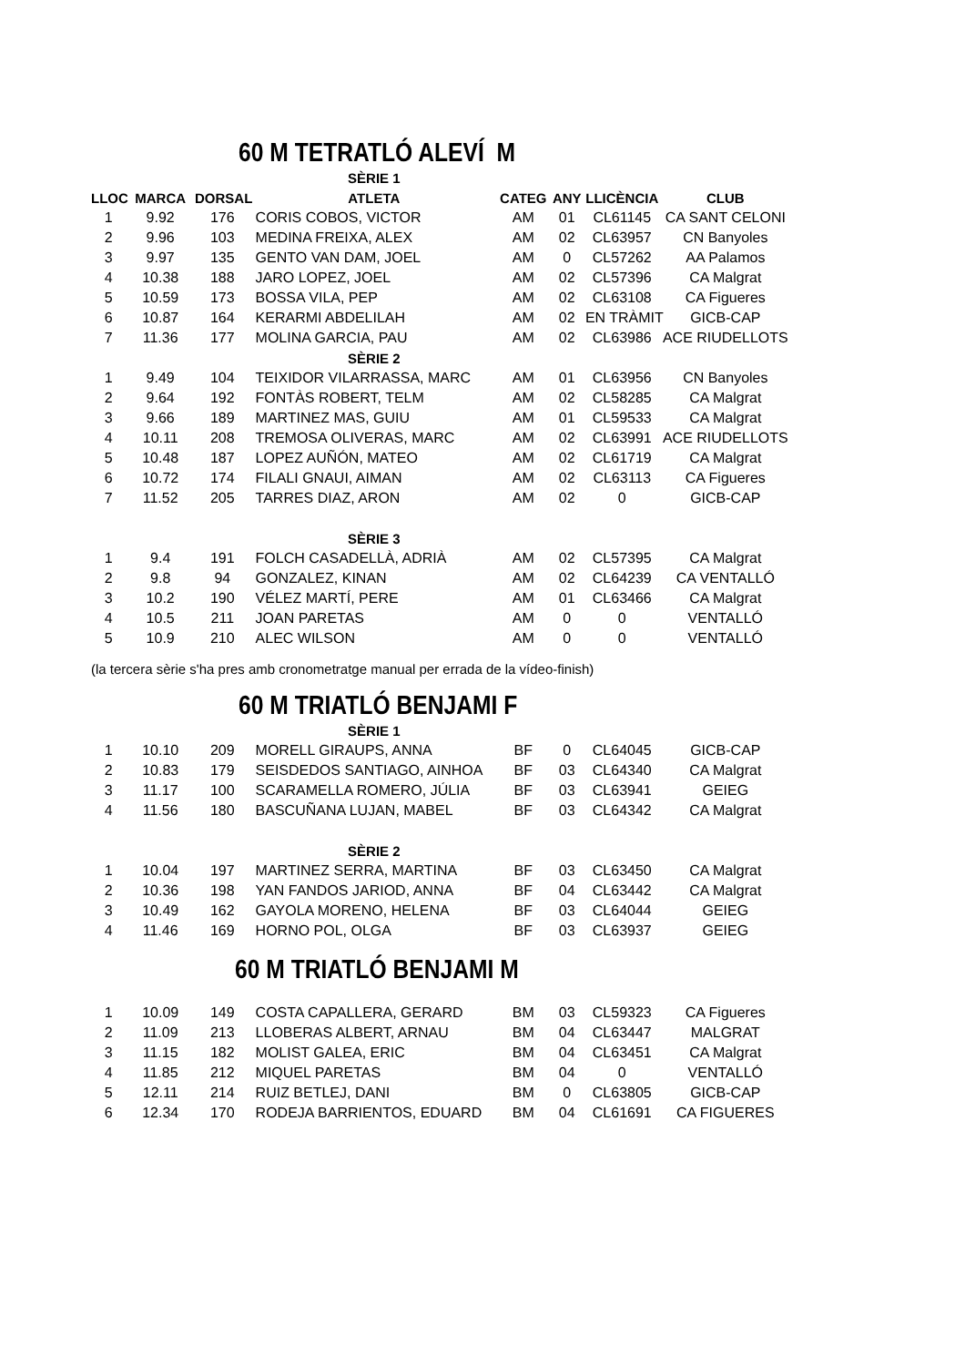60 M TETRATLÓ ALEVÍ M
| | | | SÈRIE 1 | | | | |
| --- | --- | --- | --- | --- | --- | --- | --- |
| LLOC | MARCA | DORSAL | ATLETA | CATEG | ANY | LLICÈNCIA | CLUB |
| 1 | 9.92 | 176 | CORIS COBOS, VICTOR | AM | 01 | CL61145 | CA SANT CELONI |
| 2 | 9.96 | 103 | MEDINA FREIXA, ALEX | AM | 02 | CL63957 | CN Banyoles |
| 3 | 9.97 | 135 | GENTO VAN DAM, JOEL | AM | 0 | CL57262 | AA Palamos |
| 4 | 10.38 | 188 | JARO LOPEZ, JOEL | AM | 02 | CL57396 | CA Malgrat |
| 5 | 10.59 | 173 | BOSSA VILA, PEP | AM | 02 | CL63108 | CA Figueres |
| 6 | 10.87 | 164 | KERARMI ABDELILAH | AM | 02 | EN TRÀMIT | GICB-CAP |
| 7 | 11.36 | 177 | MOLINA GARCIA, PAU | AM | 02 | CL63986 | ACE RIUDELLOTS |
| | | | SÈRIE 2 | | | | |
| 1 | 9.49 | 104 | TEIXIDOR VILARRASSA, MARC | AM | 01 | CL63956 | CN Banyoles |
| 2 | 9.64 | 192 | FONTÀS ROBERT, TELM | AM | 02 | CL58285 | CA Malgrat |
| 3 | 9.66 | 189 | MARTINEZ MAS, GUIU | AM | 01 | CL59533 | CA Malgrat |
| 4 | 10.11 | 208 | TREMOSA OLIVERAS, MARC | AM | 02 | CL63991 | ACE RIUDELLOTS |
| 5 | 10.48 | 187 | LOPEZ AUÑÓN, MATEO | AM | 02 | CL61719 | CA Malgrat |
| 6 | 10.72 | 174 | FILALI GNAUI, AIMAN | AM | 02 | CL63113 | CA Figueres |
| 7 | 11.52 | 205 | TARRES DIAZ, ARON | AM | 02 | 0 | GICB-CAP |
| | | | SÈRIE 3 | | | | |
| 1 | 9.4 | 191 | FOLCH CASADELLÀ, ADRIÀ | AM | 02 | CL57395 | CA Malgrat |
| 2 | 9.8 | 94 | GONZALEZ, KINAN | AM | 02 | CL64239 | CA VENTALLÓ |
| 3 | 10.2 | 190 | VÉLEZ MARTÍ, PERE | AM | 01 | CL63466 | CA Malgrat |
| 4 | 10.5 | 211 | JOAN PARETAS | AM | 0 | 0 | VENTALLÓ |
| 5 | 10.9 | 210 | ALEC WILSON | AM | 0 | 0 | VENTALLÓ |
(la tercera sèrie s'ha pres amb cronometratge manual per errada de la vídeo-finish)
60 M TRIATLÓ BENJAMI F
| | | | SÈRIE 1 | | | | |
| --- | --- | --- | --- | --- | --- | --- | --- |
| 1 | 10.10 | 209 | MORELL GIRAUPS, ANNA | BF | 0 | CL64045 | GICB-CAP |
| 2 | 10.83 | 179 | SEISDEDOS SANTIAGO, AINHOA | BF | 03 | CL64340 | CA Malgrat |
| 3 | 11.17 | 100 | SCARAMELLA ROMERO, JÚLIA | BF | 03 | CL63941 | GEIEG |
| 4 | 11.56 | 180 | BASCUÑANA LUJAN, MABEL | BF | 03 | CL64342 | CA Malgrat |
| | | | SÈRIE 2 | | | | |
| 1 | 10.04 | 197 | MARTINEZ SERRA, MARTINA | BF | 03 | CL63450 | CA Malgrat |
| 2 | 10.36 | 198 | YAN FANDOS JARIOD, ANNA | BF | 04 | CL63442 | CA Malgrat |
| 3 | 10.49 | 162 | GAYOLA MORENO, HELENA | BF | 03 | CL64044 | GEIEG |
| 4 | 11.46 | 169 | HORNO POL, OLGA | BF | 03 | CL63937 | GEIEG |
60 M TRIATLÓ BENJAMI M
| 1 | 10.09 | 149 | COSTA CAPALLERA, GERARD | BM | 03 | CL59323 | CA Figueres |
| 2 | 11.09 | 213 | LLOBERAS ALBERT, ARNAU | BM | 04 | CL63447 | MALGRAT |
| 3 | 11.15 | 182 | MOLIST GALEA, ERIC | BM | 04 | CL63451 | CA Malgrat |
| 4 | 11.85 | 212 | MIQUEL PARETAS | BM | 04 | 0 | VENTALLÓ |
| 5 | 12.11 | 214 | RUIZ BETLEJ, DANI | BM | 0 | CL63805 | GICB-CAP |
| 6 | 12.34 | 170 | RODEJA BARRIENTOS, EDUARD | BM | 04 | CL61691 | CA FIGUERES |